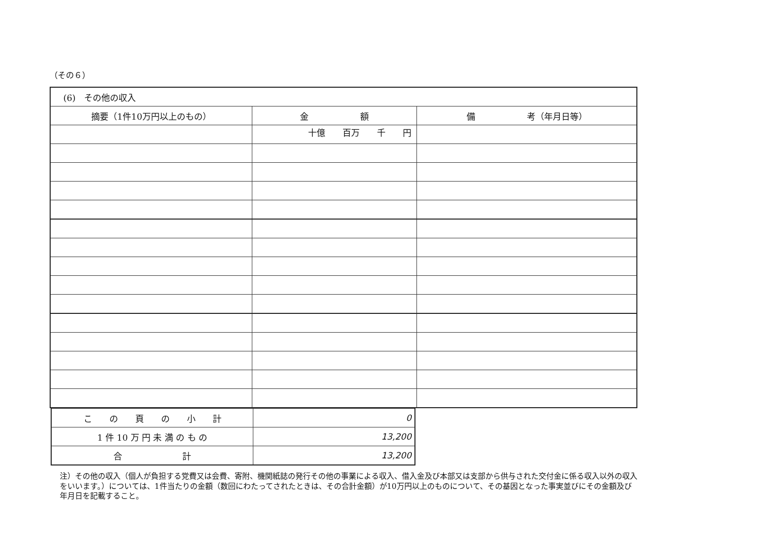（その６）
| (6) その他の収入 | | |
| 摘要（1件10万円以上のもの） | 金 額 | 備 考（年月日等） |
| | 十億 百万 千 円 | |
| こ の 頁 の 小 計 | 0 |
| 1 件 10 万 円 未 満 の も の | 13,200 |
| 合 計 | 13,200 |
注）その他の収入（個人が負担する党費又は会費、寄附、機関紙誌の発行その他の事業による収入、借入金及び本部又は支部から供与された交付金に係る収入以外の収入をいいます。）については、1件当たりの金額（数回にわたってされたときは、その合計金額）が10万円以上のものについて、その基因となった事実並びにその金額及び年月日を記載すること。